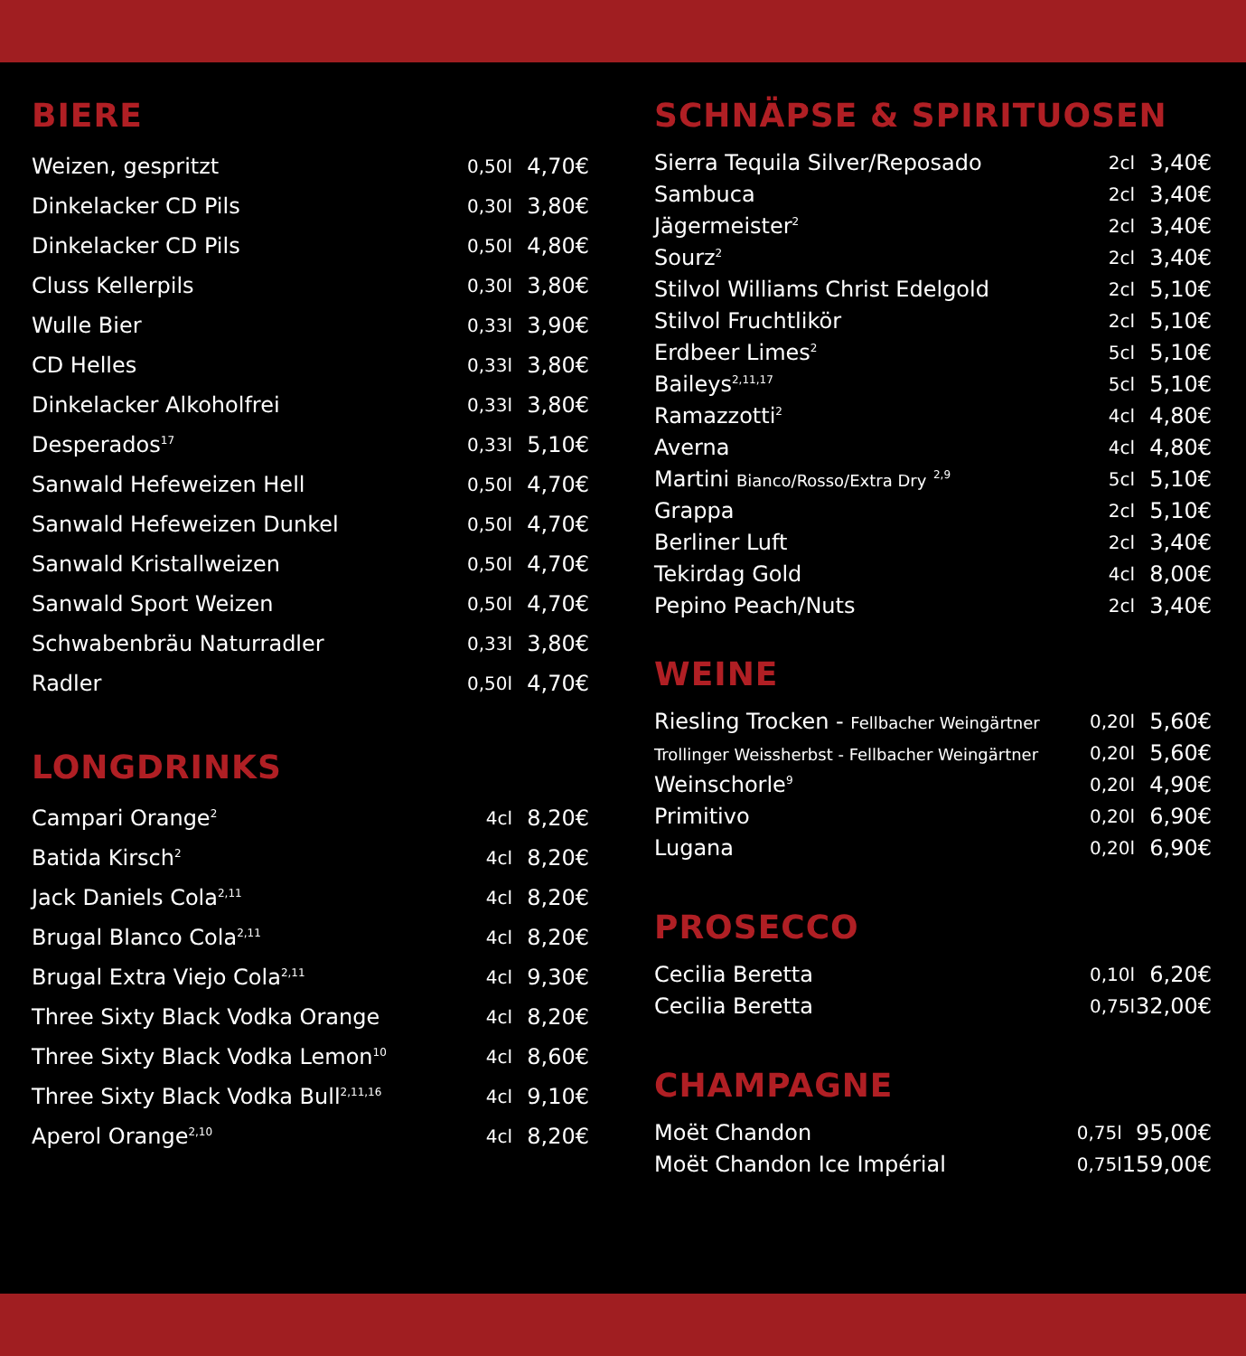BIERE
| Weizen, gespritzt | 0,50l | 4,70€ |
| Dinkelacker CD Pils | 0,30l | 3,80€ |
| Dinkelacker CD Pils | 0,50l | 4,80€ |
| Cluss Kellerpils | 0,30l | 3,80€ |
| Wulle Bier | 0,33l | 3,90€ |
| CD Helles | 0,33l | 3,80€ |
| Dinkelacker Alkoholfrei | 0,33l | 3,80€ |
| Desperados<sup>17</sup> | 0,33l | 5,10€ |
| Sanwald Hefeweizen Hell | 0,50l | 4,70€ |
| Sanwald Hefeweizen Dunkel | 0,50l | 4,70€ |
| Sanwald Kristallweizen | 0,50l | 4,70€ |
| Sanwald Sport Weizen | 0,50l | 4,70€ |
| Schwabenbräu Naturradler | 0,33l | 3,80€ |
| Radler | 0,50l | 4,70€ |
LONGDRINKS
| Campari Orange<sup>2</sup> | 4cl | 8,20€ |
| Batida Kirsch<sup>2</sup> | 4cl | 8,20€ |
| Jack Daniels Cola<sup>2,11</sup> | 4cl | 8,20€ |
| Brugal Blanco Cola<sup>2,11</sup> | 4cl | 8,20€ |
| Brugal Extra Viejo Cola<sup>2,11</sup> | 4cl | 9,30€ |
| Three Sixty Black Vodka Orange | 4cl | 8,20€ |
| Three Sixty Black Vodka Lemon<sup>10</sup> | 4cl | 8,60€ |
| Three Sixty Black Vodka Bull<sup>2,11,16</sup> | 4cl | 9,10€ |
| Aperol Orange<sup>2,10</sup> | 4cl | 8,20€ |
SCHNÄPSE & SPIRITUOSEN
| Sierra Tequila Silver/Reposado | 2cl | 3,40€ |
| Sambuca | 2cl | 3,40€ |
| Jägermeister<sup>2</sup> | 2cl | 3,40€ |
| Sourz<sup>2</sup> | 2cl | 3,40€ |
| Stilvol Williams Christ Edelgold | 2cl | 5,10€ |
| Stilvol Fruchtlikör | 2cl | 5,10€ |
| Erdbeer Limes<sup>2</sup> | 5cl | 5,10€ |
| Baileys<sup>2,11,17</sup> | 5cl | 5,10€ |
| Ramazzotti<sup>2</sup> | 4cl | 4,80€ |
| Averna | 4cl | 4,80€ |
| Martini Bianco/Rosso/Extra Dry <sup>2,9</sup> | 5cl | 5,10€ |
| Grappa | 2cl | 5,10€ |
| Berliner Luft | 2cl | 3,40€ |
| Tekirdag Gold | 4cl | 8,00€ |
| Pepino Peach/Nuts | 2cl | 3,40€ |
WEINE
| Riesling Trocken - Fellbacher Weingärtner | 0,20l | 5,60€ |
| Trollinger Weissherbst - Fellbacher Weingärtner | 0,20l | 5,60€ |
| Weinschorle<sup>9</sup> | 0,20l | 4,90€ |
| Primitivo | 0,20l | 6,90€ |
| Lugana | 0,20l | 6,90€ |
PROSECCO
| Cecilia Beretta | 0,10l | 6,20€ |
| Cecilia Beretta | 0,75l | 32,00€ |
CHAMPAGNE
| Moët Chandon | 0,75l | 95,00€ |
| Moët Chandon Ice Impérial | 0,75l | 159,00€ |